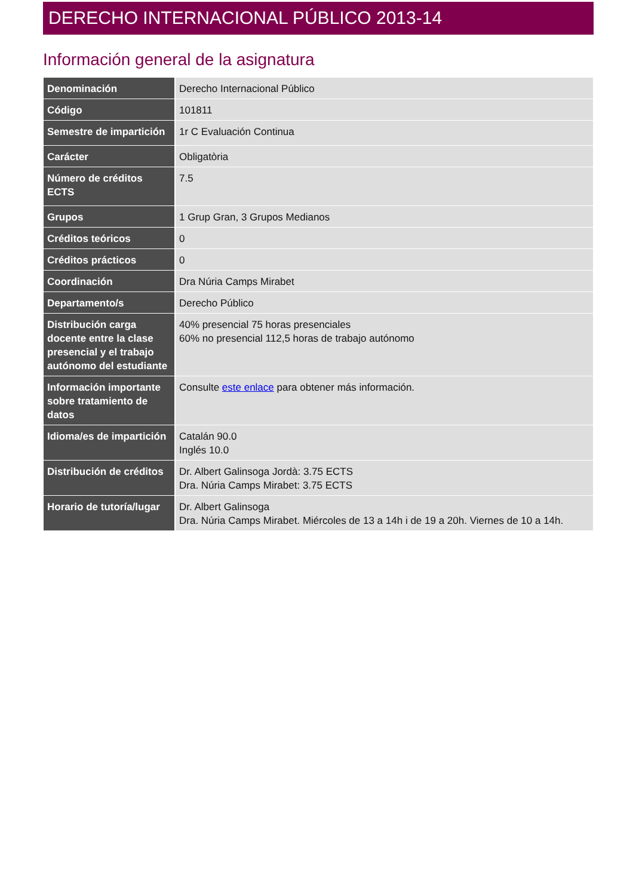DERECHO INTERNACIONAL PÚBLICO 2013-14
Información general de la asignatura
| Denominación | Derecho Internacional Público |
| Código | 101811 |
| Semestre de impartición | 1r C Evaluación Continua |
| Carácter | Obligatòria |
| Número de créditos ECTS | 7.5 |
| Grupos | 1 Grup Gran, 3 Grupos Medianos |
| Créditos teóricos | 0 |
| Créditos prácticos | 0 |
| Coordinación | Dra Núria Camps Mirabet |
| Departamento/s | Derecho Público |
| Distribución carga docente entre la clase presencial y el trabajo autónomo del estudiante | 40% presencial 75 horas presenciales 60% no presencial 112,5 horas de trabajo autónomo |
| Información importante sobre tratamiento de datos | Consulte este enlace para obtener más información. |
| Idioma/es de impartición | Catalán 90.0 Inglés 10.0 |
| Distribución de créditos | Dr. Albert Galinsoga Jordà: 3.75 ECTS Dra. Núria Camps Mirabet: 3.75 ECTS |
| Horario de tutoría/lugar | Dr. Albert Galinsoga Dra. Núria Camps Mirabet. Miércoles de 13 a 14h i de 19 a 20h. Viernes de 10 a 14h. |